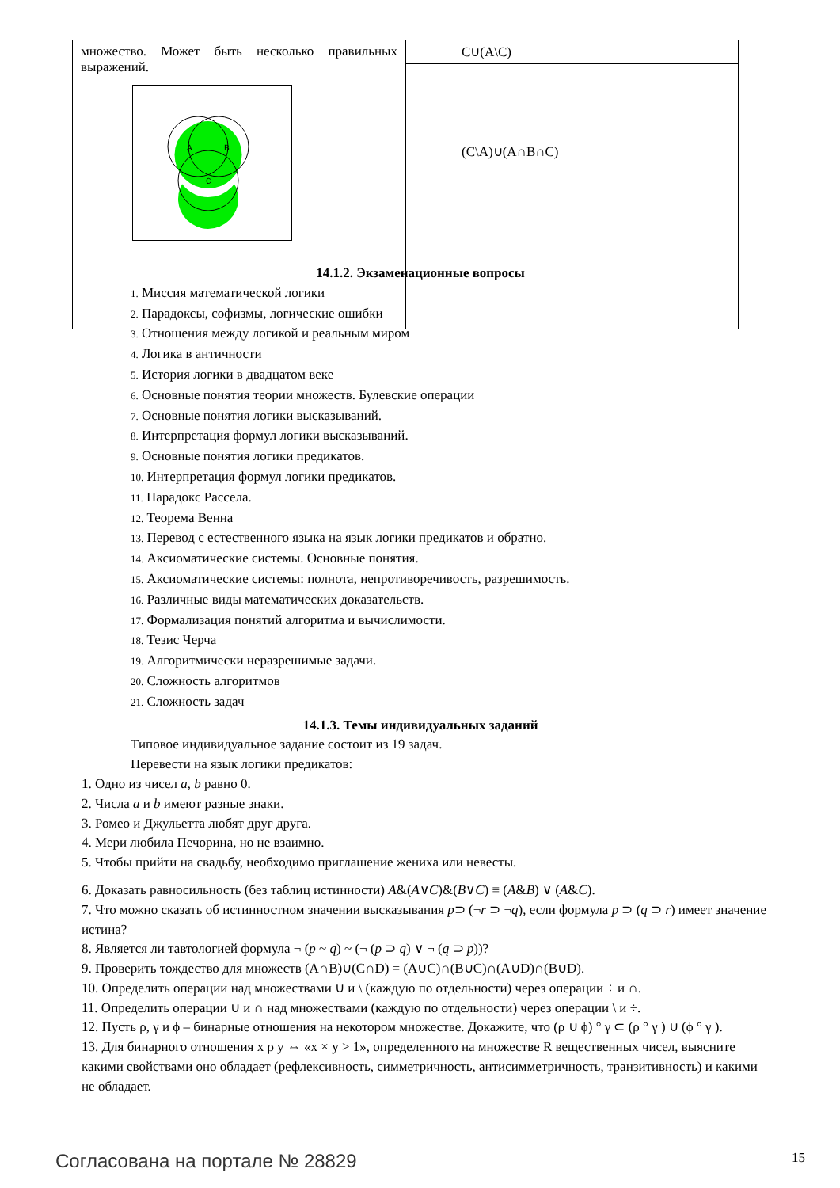| множество. Может быть несколько правильных выражений. A B C | C∪(A\C) |
| | (C\A)∪(A∩B∩C) |
14.1.2. Экзаменационные вопросы
1. Миссия математической логики
2. Парадоксы, софизмы, логические ошибки
3. Отношения между логикой и реальным миром
4. Логика в античности
5. История логики в двадцатом веке
6. Основные понятия теории множеств. Булевские операции
7. Основные понятия логики высказываний.
8. Интерпретация формул логики высказываний.
9. Основные понятия логики предикатов.
10. Интерпретация формул логики предикатов.
11. Парадокс Рассела.
12. Теорема Венна
13. Перевод с естественного языка на язык логики предикатов и обратно.
14. Аксиоматические системы. Основные понятия.
15. Аксиоматические системы: полнота, непротиворечивость, разрешимость.
16. Различные виды математических доказательств.
17. Формализация понятий алгоритма и вычислимости.
18. Тезис Черча
19. Алгоритмически неразрешимые задачи.
20. Сложность алгоритмов
21. Сложность задач
14.1.3. Темы индивидуальных заданий
Типовое индивидуальное задание состоит из 19 задач.
Перевести на язык логики предикатов:
1. Одно из чисел a, b равно 0.
2. Числа a и b имеют разные знаки.
3. Ромео и Джульетта любят друг друга.
4. Мери любила Печорина, но не взаимно.
5. Чтобы прийти на свадьбу, необходимо приглашение жениха или невесты.
6. Доказать равносильность (без таблиц истинности) A&(A∨C)&(B∨C) ≡ (A&B) ∨ (A&C).
7. Что можно сказать об истинностном значении высказывания p⊃ (¬r ⊃ ¬q), если формула p ⊃ (q ⊃ r) имеет значение истина?
8. Является ли тавтологией формула ¬ (p ~ q) ~ (¬ (p ⊃ q) ∨ ¬ (q ⊃ p))?
9. Проверить тождество для множеств (A∩B)∪(C∩D) = (A∪C)∩(B∪C)∩(A∪D)∩(B∪D).
10. Определить операции над множествами ∪ и \ (каждую по отдельности) через операции ÷ и ∩.
11. Определить операции ∪ и ∩ над множествами (каждую по отдельности) через операции \ и ÷.
12. Пусть ρ, γ и ϕ – бинарные отношения на некотором множестве. Докажите, что (ρ ∪ ϕ) ° γ ⊂ (ρ ° γ ) ∪ (ϕ ° γ ).
13. Для бинарного отношения x ρ y ⇔ «x × y > 1», определенного на множестве R вещественных чисел, выясните какими свойствами оно обладает (рефлексивность, симметричность, антисимметричность, транзитивность) и какими не обладает.
Согласована на портале № 28829 15